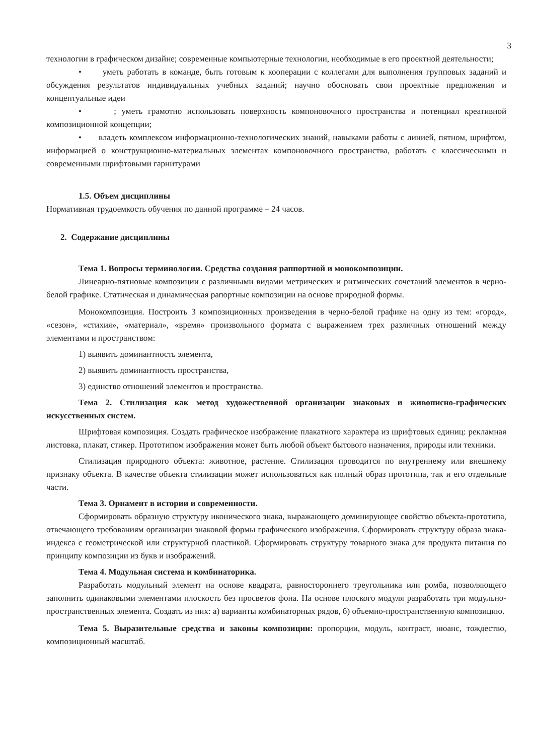3
технологии в графическом дизайне; современные компьютерные технологии, необходимые в его проектной деятельности;
• уметь работать в команде, быть готовым к кооперации с коллегами для выполнения групповых заданий и обсуждения результатов индивидуальных учебных заданий; научно обосновать свои проектные предложения и концептуальные идеи
• ; уметь грамотно использовать поверхность компоновочного пространства и потенциал креативной композиционной концепции;
• владеть комплексом информационно-технологических знаний, навыками работы с линией, пятном, шрифтом, информацией о конструкционно-материальных элементах компоновочного пространства, работать с классическими и современными шрифтовыми гарнитурами
1.5. Объем дисциплины
Нормативная трудоемкость обучения по данной программе – 24 часов.
2. Содержание дисциплины
Тема 1. Вопросы терминологии. Средства создания раппортной и монокомпозиции.
Линеарно-пятновые композиции с различными видами метрических и ритмических сочетаний элементов в черно-белой графике. Статическая и динамическая рапортные композиции на основе природной формы.
Монокомпозиция. Построить 3 композиционных произведения в черно-белой графике на одну из тем: «город», «сезон», «стихия», «материал», «время» произвольного формата с выражением трех различных отношений между элементами и пространством:
1) выявить доминантность элемента,
2) выявить доминантность пространства,
3) единство отношений элементов и пространства.
Тема 2. Стилизация как метод художественной организации знаковых и живописно-графических искусственных систем.
Шрифтовая композиция. Создать графическое изображение плакатного характера из шрифтовых единиц: рекламная листовка, плакат, стикер. Прототипом изображения может быть любой объект бытового назначения, природы или техники.
Стилизация природного объекта: животное, растение. Стилизация проводится по внутреннему или внешнему признаку объекта. В качестве объекта стилизации может использоваться как полный образ прототипа, так и его отдельные части.
Тема 3. Орнамент в истории и современности.
Сформировать образную структуру иконического знака, выражающего доминирующее свойство объекта-прототипа, отвечающего требованиям организации знаковой формы графического изображения. Сформировать структуру образа знака-индекса с геометрической или структурной пластикой. Сформировать структуру товарного знака для продукта питания по принципу композиции из букв и изображений.
Тема 4. Модульная система и комбинаторика.
Разработать модульный элемент на основе квадрата, равностороннего треугольника или ромба, позволяющего заполнить одинаковыми элементами плоскость без просветов фона. На основе плоского модуля разработать три модульно-пространственных элемента. Создать из них: а) варианты комбинаторных рядов, б) объемно-пространственную композицию.
Тема 5. Выразительные средства и законы композиции: пропорции, модуль, контраст, нюанс, тождество, композиционный масштаб.